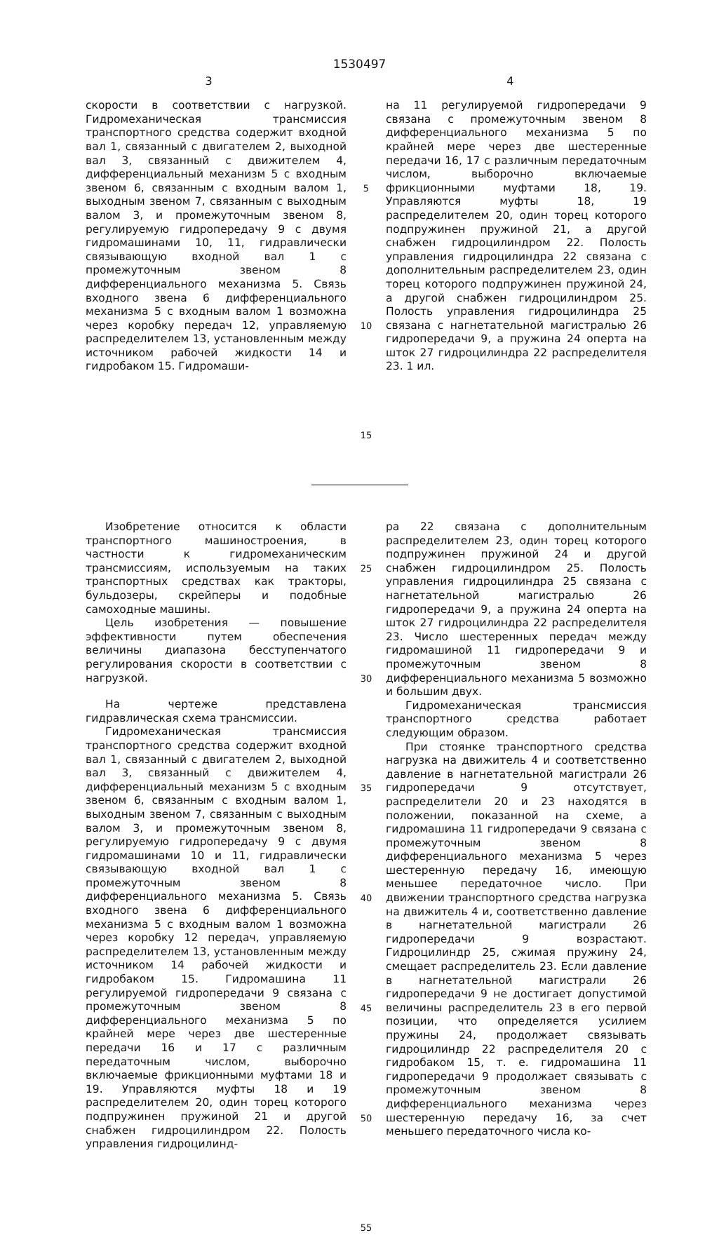1530497
3 4
скорости в соответствии с нагрузкой. Гидромеханическая трансмиссия транспортного средства содержит входной вал 1, связанный с двигателем 2, выходной вал 3, связанный с движителем 4, дифференциальный механизм 5 с входным звеном 6, связанным с входным валом 1, выходным звеном 7, связанным с выходным валом 3, и промежуточным звеном 8, регулируемую гидропередачу 9 с двумя гидромашинами 10, 11, гидравлически связывающую входной вал 1 с промежуточным звеном 8 дифференциального механизма 5. Связь входного звена 6 дифференциального механизма 5 с входным валом 1 возможна через коробку передач 12, управляемую распределителем 13, установленным между источником рабочей жидкости 14 и гидробаком 15. Гидромаши-
5
10
15
на 11 регулируемой гидропередачи 9 связана с промежуточным звеном 8 дифференциального механизма 5 по крайней мере через две шестеренные передачи 16, 17 с различным передаточным числом, выборочно включаемые фрикционными муфтами 18, 19. Управляются муфты 18, 19 распределителем 20, один торец которого подпружинен пружиной 21, а другой снабжен гидроцилиндром 22. Полость управления гидроцилиндра 22 связана с дополнительным распределителем 23, один торец которого подпружинен пружиной 24, а другой снабжен гидроцилиндром 25. Полость управления гидроцилиндра 25 связана с нагнетательной магистралью 26 гидропередачи 9, а пружина 24 оперта на шток 27 гидроцилиндра 22 распределителя 23. 1 ил.
Изобретение относится к области транспортного машиностроения, в частности к гидромеханическим трансмиссиям, используемым на таких транспортных средствах как тракторы, бульдозеры, скрейперы и подобные самоходные машины.
Цель изобретения — повышение эффективности путем обеспечения величины диапазона бесступенчатого регулирования скорости в соответствии с нагрузкой.
На чертеже представлена гидравлическая схема трансмиссии.
Гидромеханическая трансмиссия транспортного средства содержит входной вал 1, связанный с двигателем 2, выходной вал 3, связанный с движителем 4, дифференциальный механизм 5 с входным звеном 6, связанным с входным валом 1, выходным звеном 7, связанным с выходным валом 3, и промежуточным звеном 8, регулируемую гидропередачу 9 с двумя гидромашинами 10 и 11, гидравлически связывающую входной вал 1 с промежуточным звеном 8 дифференциального механизма 5. Связь входного звена 6 дифференциального механизма 5 с входным валом 1 возможна через коробку 12 передач, управляемую распределителем 13, установленным между источником 14 рабочей жидкости и гидробаком 15. Гидромашина 11 регулируемой гидропередачи 9 связана с промежуточным звеном 8 дифференциального механизма 5 по крайней мере через две шестеренные передачи 16 и 17 с различным передаточным числом, выборочно включаемые фрикционными муфтами 18 и 19. Управляются муфты 18 и 19 распределителем 20, один торец которого подпружинен пружиной 21 и другой снабжен гидроцилиндром 22. Полость управления гидроцилинд-
25
30
35
40
45
50
55
ра 22 связана с дополнительным распределителем 23, один торец которого подпружинен пружиной 24 и другой снабжен гидроцилиндром 25. Полость управления гидроцилиндра 25 связана с нагнетательной магистралью 26 гидропередачи 9, а пружина 24 оперта на шток 27 гидроцилиндра 22 распределителя 23. Число шестеренных передач между гидромашиной 11 гидропередачи 9 и промежуточным звеном 8 дифференциального механизма 5 возможно и большим двух.
Гидромеханическая трансмиссия транспортного средства работает следующим образом.
При стоянке транспортного средства нагрузка на движитель 4 и соответственно давление в нагнетательной магистрали 26 гидропередачи 9 отсутствует, распределители 20 и 23 находятся в положении, показанной на схеме, а гидромашина 11 гидропередачи 9 связана с промежуточным звеном 8 дифференциального механизма 5 через шестеренную передачу 16, имеющую меньшее передаточное число. При движении транспортного средства нагрузка на движитель 4 и, соответственно давление в нагнетательной магистрали 26 гидропередачи 9 возрастают. Гидроцилиндр 25, сжимая пружину 24, смещает распределитель 23. Если давление в нагнетательной магистрали 26 гидропередачи 9 не достигает допустимой величины распределитель 23 в его первой позиции, что определяется усилием пружины 24, продолжает связывать гидроцилиндр 22 распределителя 20 с гидробаком 15, т. е. гидромашина 11 гидропередачи 9 продолжает связывать с промежуточным звеном 8 дифференциального механизма через шестеренную передачу 16, за счет меньшего передаточного числа ко-